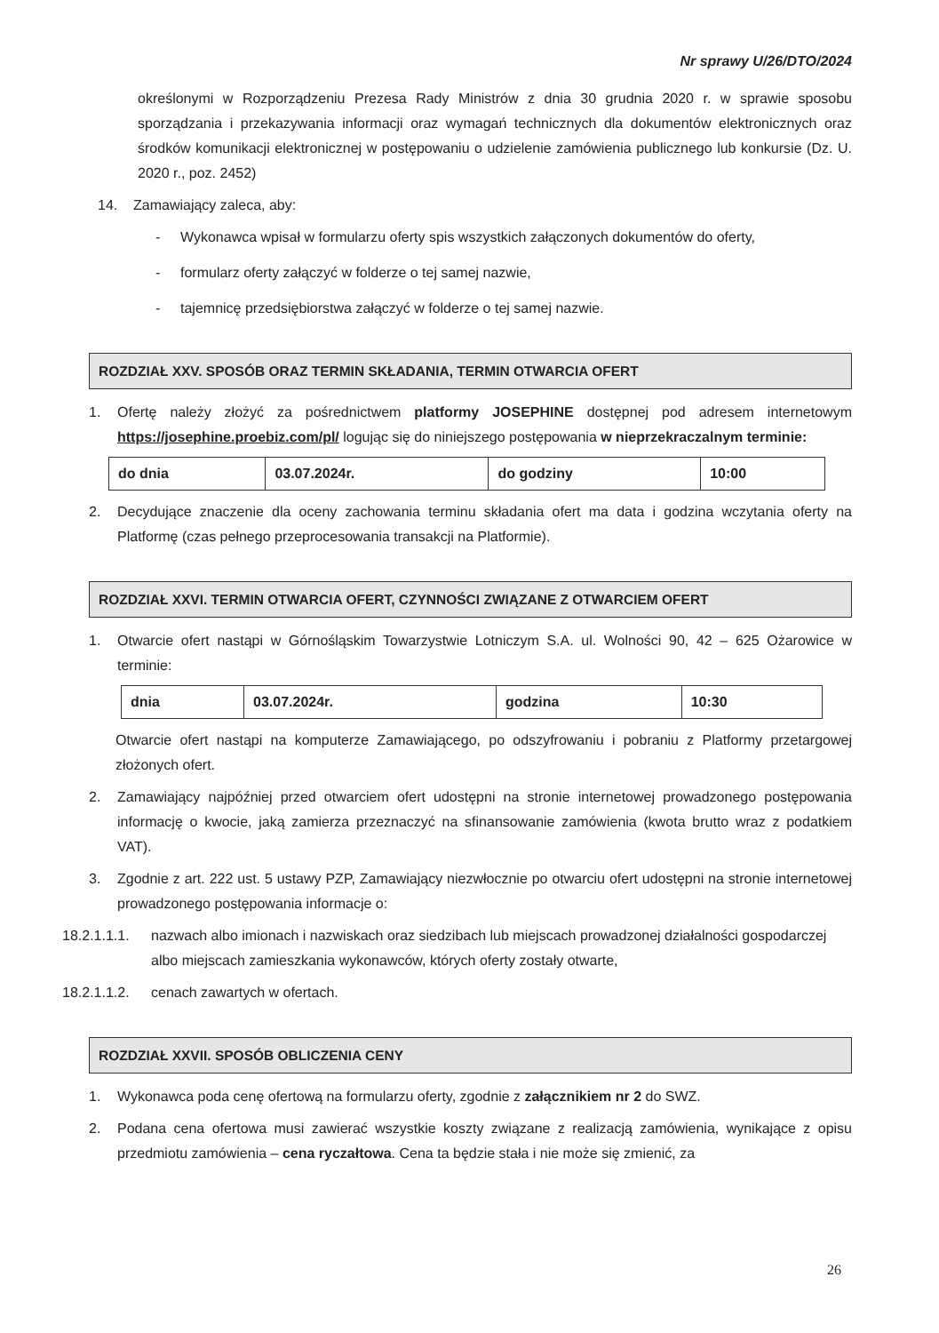Nr sprawy U/26/DTO/2024
określonymi w Rozporządzeniu Prezesa Rady Ministrów z dnia 30 grudnia 2020 r. w sprawie sposobu sporządzania i przekazywania informacji oraz wymagań technicznych dla dokumentów elektronicznych oraz środków komunikacji elektronicznej w postępowaniu o udzielenie zamówienia publicznego lub konkursie (Dz. U. 2020 r., poz. 2452)
14. Zamawiający zaleca, aby:
- Wykonawca wpisał w formularzu oferty spis wszystkich załączonych dokumentów do oferty,
- formularz oferty załączyć w folderze o tej samej nazwie,
- tajemnicę przedsiębiorstwa załączyć w folderze o tej samej nazwie.
ROZDZIAŁ XXV. SPOSÓB ORAZ TERMIN SKŁADANIA, TERMIN OTWARCIA OFERT
1. Ofertę należy złożyć za pośrednictwem platformy JOSEPHINE dostępnej pod adresem internetowym https://josephine.proebiz.com/pl/ logując się do niniejszego postępowania w nieprzekraczalnym terminie:
| do dnia | 03.07.2024r. | do godziny | 10:00 |
2. Decydujące znaczenie dla oceny zachowania terminu składania ofert ma data i godzina wczytania oferty na Platformę (czas pełnego przeprocesowania transakcji na Platformie).
ROZDZIAŁ XXVI. TERMIN OTWARCIA OFERT, CZYNNOŚCI ZWIĄZANE Z OTWARCIEM OFERT
1. Otwarcie ofert nastąpi w Górnośląskim Towarzystwie Lotniczym S.A. ul. Wolności 90, 42 – 625 Ożarowice w terminie:
| dnia | 03.07.2024r. | godzina | 10:30 |
Otwarcie ofert nastąpi na komputerze Zamawiającego, po odszyfrowaniu i pobraniu z Platformy przetargowej złożonych ofert.
2. Zamawiający najpóźniej przed otwarciem ofert udostępni na stronie internetowej prowadzonego postępowania informację o kwocie, jaką zamierza przeznaczyć na sfinansowanie zamówienia (kwota brutto wraz z podatkiem VAT).
3. Zgodnie z art. 222 ust. 5 ustawy PZP, Zamawiający niezwłocznie po otwarciu ofert udostępni na stronie internetowej prowadzonego postępowania informacje o:
18.2.1.1.1. nazwach albo imionach i nazwiskach oraz siedzibach lub miejscach prowadzonej działalności gospodarczej albo miejscach zamieszkania wykonawców, których oferty zostały otwarte,
18.2.1.1.2. cenach zawartych w ofertach.
ROZDZIAŁ XXVII. SPOSÓB OBLICZENIA CENY
1. Wykonawca poda cenę ofertową na formularzu oferty, zgodnie z załącznikiem nr 2 do SWZ.
2. Podana cena ofertowa musi zawierać wszystkie koszty związane z realizacją zamówienia, wynikające z opisu przedmiotu zamówienia – cena ryczałtowa. Cena ta będzie stała i nie może się zmienić, za
26